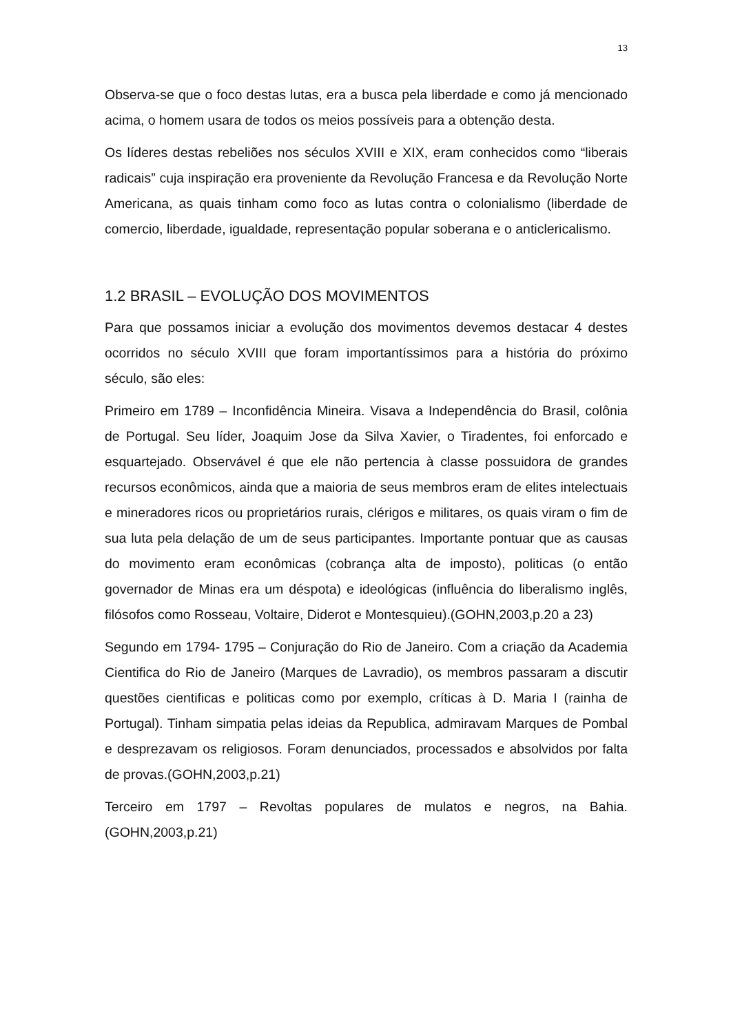13
Observa-se que o foco destas lutas, era a busca pela liberdade e como já mencionado acima, o homem usara de todos os meios possíveis para a obtenção desta.
Os líderes destas rebeliões nos séculos XVIII e XIX, eram conhecidos como “liberais radicais” cuja inspiração era proveniente da Revolução Francesa e da Revolução Norte Americana, as quais tinham como foco as lutas contra o colonialismo (liberdade de comercio, liberdade, igualdade, representação popular soberana e o anticlericalismo.
1.2 BRASIL – EVOLUÇÃO DOS MOVIMENTOS
Para que possamos iniciar a evolução dos movimentos devemos destacar 4 destes ocorridos no século XVIII que foram importantíssimos para a história do próximo século, são eles:
Primeiro em 1789 – Inconfidência Mineira. Visava a Independência do Brasil, colônia de Portugal. Seu líder, Joaquim Jose da Silva Xavier, o Tiradentes, foi enforcado e esquartejado. Observável é que ele não pertencia à classe possuidora de grandes recursos econômicos, ainda que a maioria de seus membros eram de elites intelectuais e mineradores ricos ou proprietários rurais, clérigos e militares, os quais viram o fim de sua luta pela delação de um de seus participantes. Importante pontuar que as causas do movimento eram econômicas (cobrança alta de imposto), politicas (o então governador de Minas era um déspota) e ideológicas (influência do liberalismo inglês, filósofos como Rosseau, Voltaire, Diderot e Montesquieu).(GOHN,2003,p.20 a 23)
Segundo em 1794- 1795 – Conjuração do Rio de Janeiro. Com a criação da Academia Cientifica do Rio de Janeiro (Marques de Lavradio), os membros passaram a discutir questões cientificas e politicas como por exemplo, críticas à D. Maria I (rainha de Portugal). Tinham simpatia pelas ideias da Republica, admiravam Marques de Pombal e desprezavam os religiosos. Foram denunciados, processados e absolvidos por falta de provas.(GOHN,2003,p.21)
Terceiro em 1797 – Revoltas populares de mulatos e negros, na Bahia.(GOHN,2003,p.21)